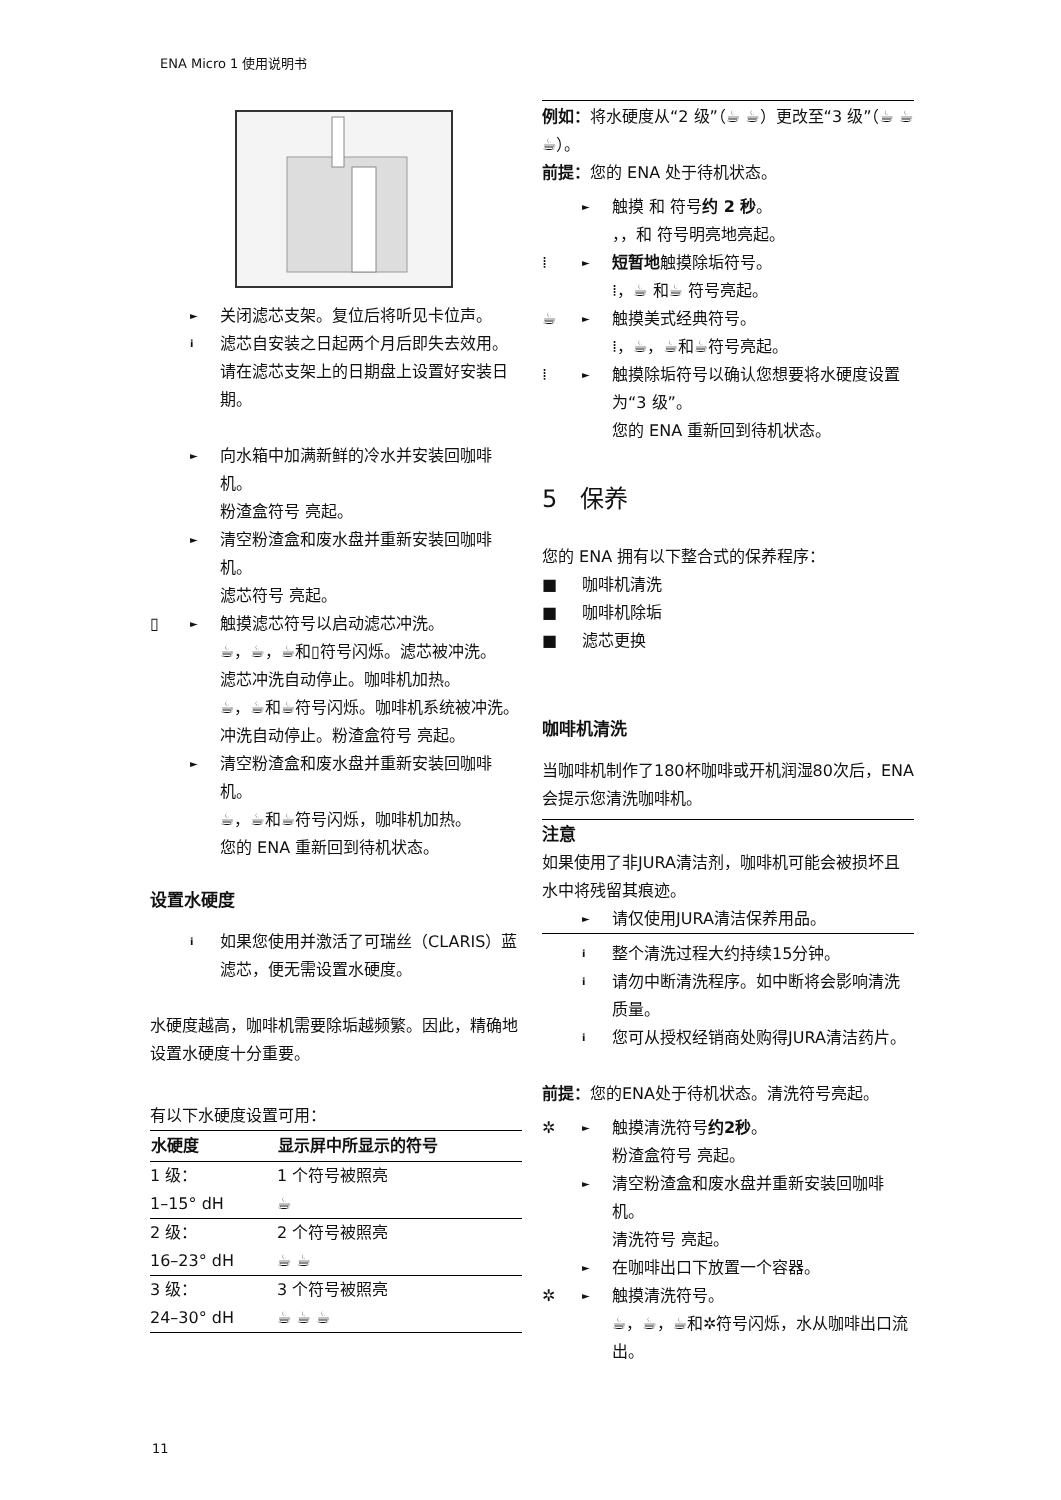ENA Micro 1 使用说明书
► 关闭滤芯支架。复位后将听见卡位声。
i滤芯自安装之日起两个月后即失去效用。请在滤芯支架上的日期盘上设置好安装日期。
► 向水箱中加满新鲜的冷水并安装回咖啡机。
粉渣盒符号 亮起。
► 清空粉渣盒和废水盘并重新安装回咖啡机。
滤芯符号 亮起。
▯ ► 触摸滤芯符号以启动滤芯冲洗。
☕，☕，☕和▯符号闪烁。滤芯被冲洗。
滤芯冲洗自动停止。咖啡机加热。
☕，☕和☕符号闪烁。咖啡机系统被冲洗。
冲洗自动停止。粉渣盒符号 亮起。
► 清空粉渣盒和废水盘并重新安装回咖啡机。
☕，☕和☕符号闪烁，咖啡机加热。
您的 ENA 重新回到待机状态。
设置水硬度
i如果您使用并激活了可瑞丝（CLARIS）蓝滤芯，便无需设置水硬度。
水硬度越高，咖啡机需要除垢越频繁。因此，精确地设置水硬度十分重要。
有以下水硬度设置可用：
| 水硬度 | 显示屏中所显示的符号 |
| --- | --- |
| 1 级： | 1 个符号被照亮 |
| 1–15° dH | ☕ |
| 2 级： | 2 个符号被照亮 |
| 16–23° dH | ☕ ☕ |
| 3 级： | 3 个符号被照亮 |
| 24–30° dH | ☕ ☕ ☕ |
例如：将水硬度从“2 级”（☕ ☕）更改至“3 级”（☕ ☕ ☕）。
前提：您的 ENA 处于待机状态。
► 触摸 和 符号约 2 秒。
，，和 符号明亮地亮起。
⁞ ► 短暂地触摸除垢符号。
⁞，☕ 和☕ 符号亮起。
☕ ► 触摸美式经典符号。
⁞，☕，☕和☕符号亮起。
⁞ ► 触摸除垢符号以确认您想要将水硬度设置为“3 级”。
您的 ENA 重新回到待机状态。
5 保养
您的 ENA 拥有以下整合式的保养程序：
■ 咖啡机清洗
■ 咖啡机除垢
■ 滤芯更换
咖啡机清洗
当咖啡机制作了180杯咖啡或开机润湿80次后，ENA会提示您清洗咖啡机。
注意
如果使用了非JURA清洁剂，咖啡机可能会被损坏且水中将残留其痕迹。
► 请仅使用JURA清洁保养用品。
i整个清洗过程大约持续15分钟。
i请勿中断清洗程序。如中断将会影响清洗质量。
i您可从授权经销商处购得JURA清洁药片。
前提：您的ENA处于待机状态。清洗符号亮起。
✲ ► 触摸清洗符号约2秒。
粉渣盒符号 亮起。
► 清空粉渣盒和废水盘并重新安装回咖啡机。
清洗符号 亮起。
► 在咖啡出口下放置一个容器。
✲ ► 触摸清洗符号。
☕，☕，☕和✲符号闪烁，水从咖啡出口流出。
11